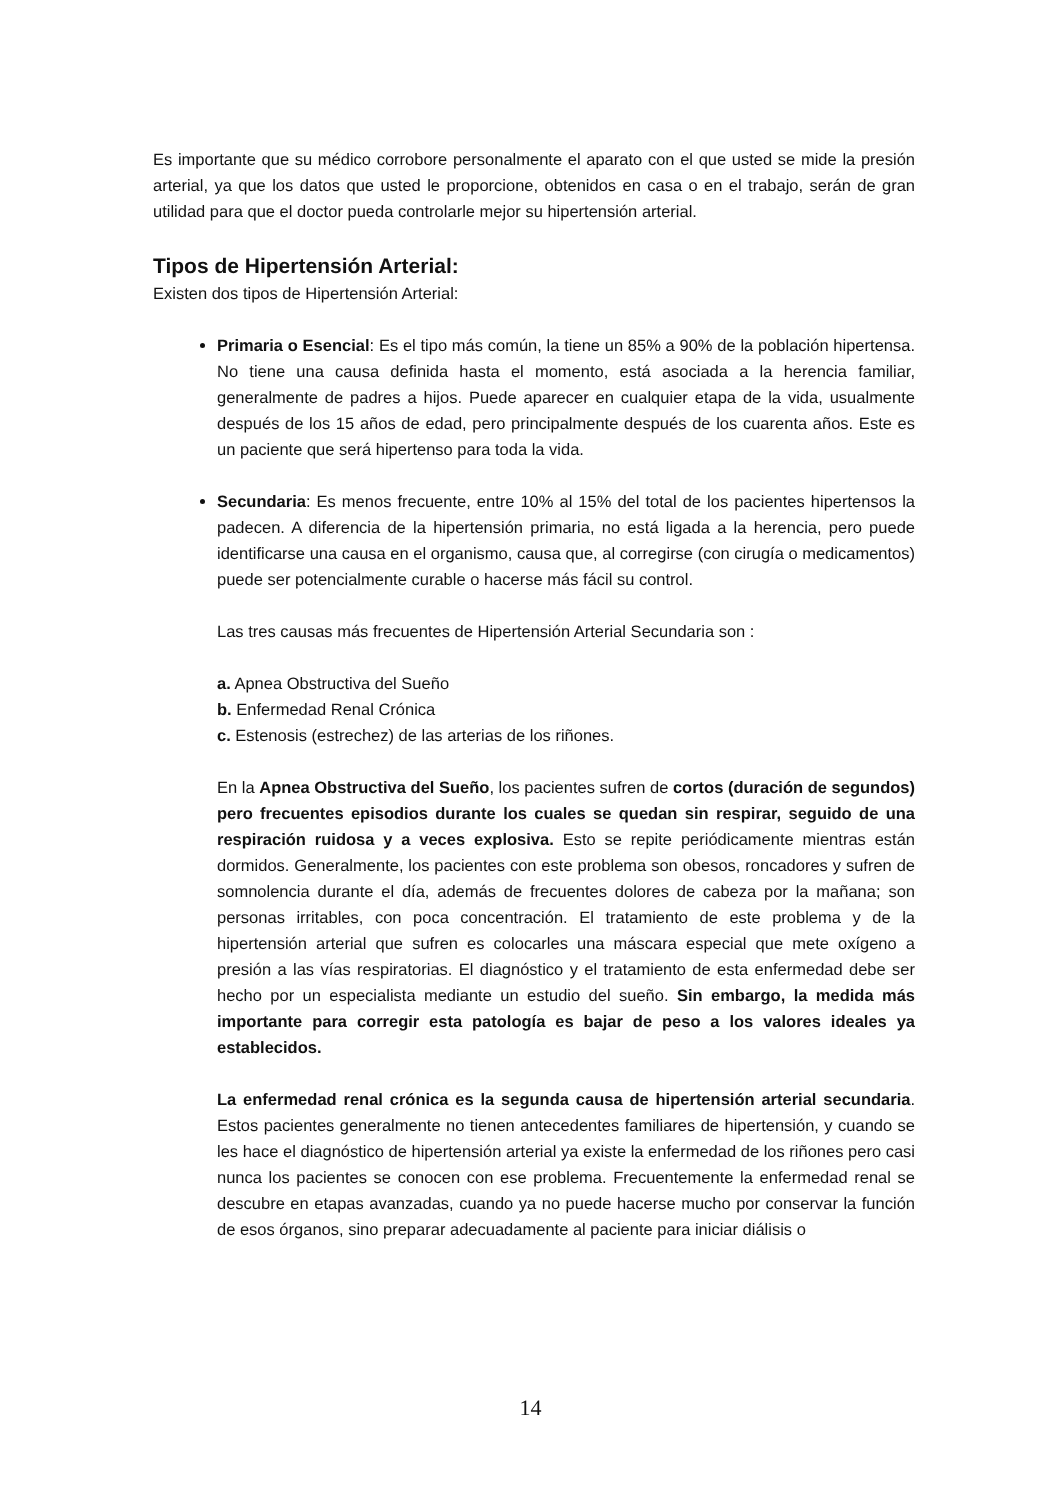Es importante que su médico corrobore personalmente el aparato con el que usted se mide la presión arterial, ya que los datos que usted le proporcione, obtenidos en casa o en el trabajo, serán de gran utilidad para que el doctor pueda controlarle mejor su hipertensión arterial.
Tipos de Hipertensión Arterial:
Existen dos tipos de Hipertensión Arterial:
Primaria o Esencial: Es el tipo más común, la tiene un 85% a 90% de la población hipertensa. No tiene una causa definida hasta el momento, está asociada a la herencia familiar, generalmente de padres a hijos. Puede aparecer en cualquier etapa de la vida, usualmente después de los 15 años de edad, pero principalmente después de los cuarenta años. Este es un paciente que será hipertenso para toda la vida.
Secundaria: Es menos frecuente, entre 10% al 15% del total de los pacientes hipertensos la padecen. A diferencia de la hipertensión primaria, no está ligada a la herencia, pero puede identificarse una causa en el organismo, causa que, al corregirse (con cirugía o medicamentos) puede ser potencialmente curable o hacerse más fácil su control.
Las tres causas más frecuentes de Hipertensión Arterial Secundaria son :
a. Apnea Obstructiva del Sueño
b. Enfermedad Renal Crónica
c. Estenosis (estrechez) de las arterias de los riñones.
En la Apnea Obstructiva del Sueño, los pacientes sufren de cortos (duración de segundos) pero frecuentes episodios durante los cuales se quedan sin respirar, seguido de una respiración ruidosa y a veces explosiva. Esto se repite periódicamente mientras están dormidos. Generalmente, los pacientes con este problema son obesos, roncadores y sufren de somnolencia durante el día, además de frecuentes dolores de cabeza por la mañana; son personas irritables, con poca concentración. El tratamiento de este problema y de la hipertensión arterial que sufren es colocarles una máscara especial que mete oxígeno a presión a las vías respiratorias. El diagnóstico y el tratamiento de esta enfermedad debe ser hecho por un especialista mediante un estudio del sueño. Sin embargo, la medida más importante para corregir esta patología es bajar de peso a los valores ideales ya establecidos.
La enfermedad renal crónica es la segunda causa de hipertensión arterial secundaria. Estos pacientes generalmente no tienen antecedentes familiares de hipertensión, y cuando se les hace el diagnóstico de hipertensión arterial ya existe la enfermedad de los riñones pero casi nunca los pacientes se conocen con ese problema. Frecuentemente la enfermedad renal se descubre en etapas avanzadas, cuando ya no puede hacerse mucho por conservar la función de esos órganos, sino preparar adecuadamente al paciente para iniciar diálisis o
14